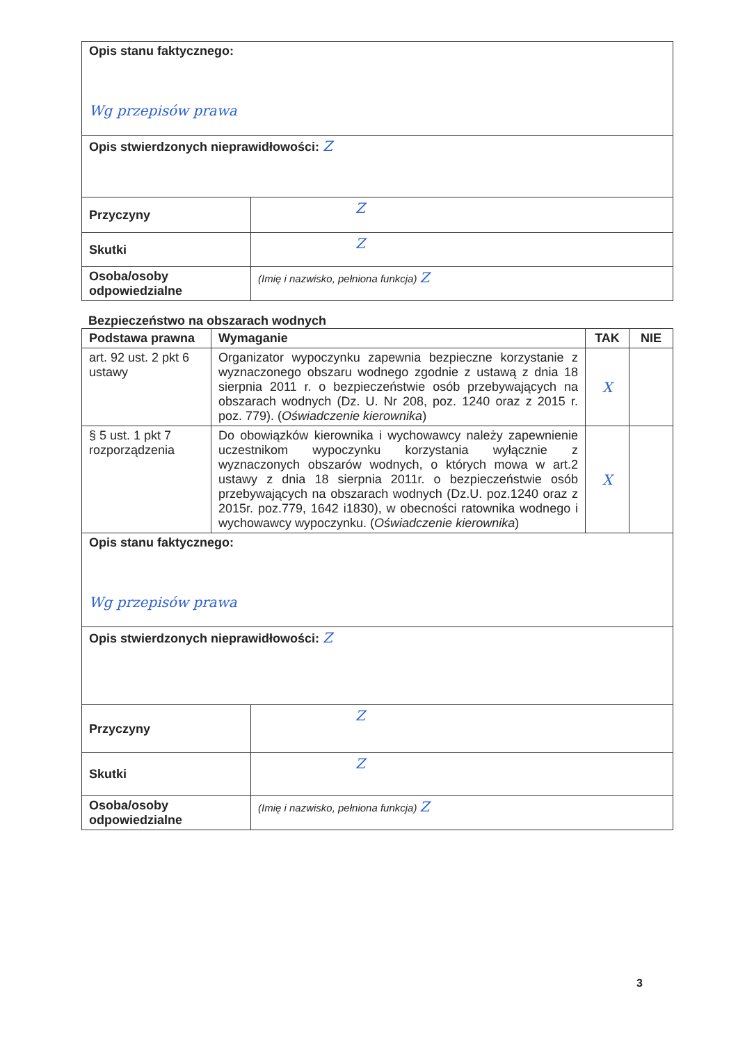| Opis stanu faktycznego: Wg przepisów prawa | |
| Opis stwierdzonych nieprawidłowości: Z | |
| Przyczyny | Z |
| Skutki | Z |
| Osoba/osoby odpowiedzialne | (Imię i nazwisko, pełniona funkcja) Z |
Bezpieczeństwo na obszarach wodnych
| Podstawa prawna | Wymaganie | TAK | NIE |
| --- | --- | --- | --- |
| art. 92 ust. 2 pkt 6 ustawy | Organizator wypoczynku zapewnia bezpieczne korzystanie z wyznaczonego obszaru wodnego zgodnie z ustawą z dnia 18 sierpnia 2011 r. o bezpieczeństwie osób przebywających na obszarach wodnych (Dz. U. Nr 208, poz. 1240 oraz z 2015 r. poz. 779). ( Oświadczenie kierownika ) | X | |
| § 5 ust. 1 pkt 7 rozporządzenia | Do obowiązków kierownika i wychowawcy należy zapewnienie uczestnikom wypoczynku korzystania wyłącznie z wyznaczonych obszarów wodnych, o których mowa w art.2 ustawy z dnia 18 sierpnia 2011r. o bezpieczeństwie osób przebywających na obszarach wodnych (Dz.U. poz.1240 oraz z 2015r. poz.779, 1642 i1830), w obecności ratownika wodnego i wychowawcy wypoczynku. ( Oświadczenie kierownika ) | X | |
| Opis stanu faktycznego: Wg przepisów prawa | |
| Opis stwierdzonych nieprawidłowości: Z | |
| Przyczyny | Z |
| Skutki | Z |
| Osoba/osoby odpowiedzialne | (Imię i nazwisko, pełniona funkcja) Z |
3